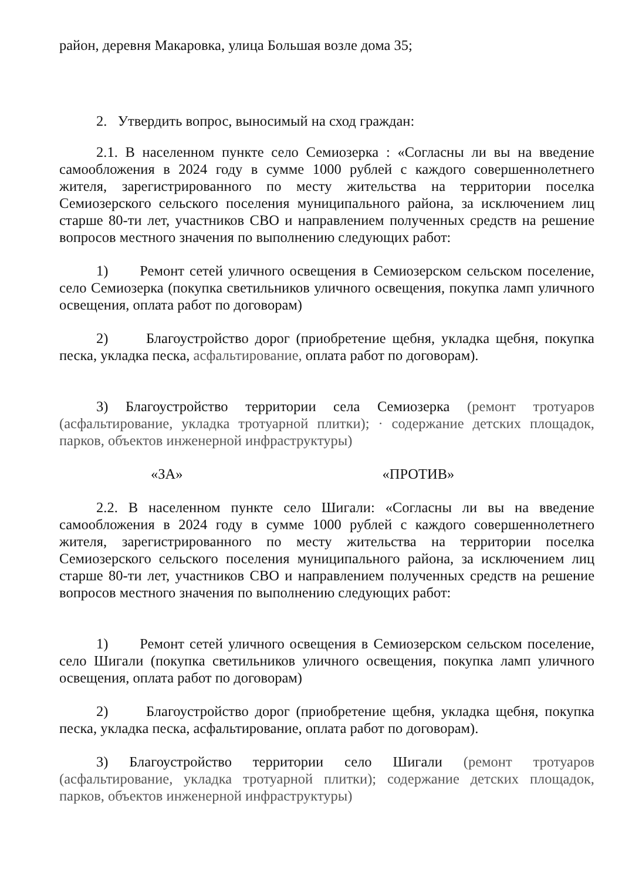район, деревня Макаровка, улица Большая возле дома 35;
2. Утвердить вопрос, выносимый на сход граждан:
2.1. В населенном пункте село Семиозерка : «Согласны ли вы на введение самообложения в 2024 году в сумме 1000 рублей с каждого совершеннолетнего жителя, зарегистрированного по месту жительства на территории поселка Семиозерского сельского поселения муниципального района, за исключением лиц старше 80-ти лет, участников СВО и направлением полученных средств на решение вопросов местного значения по выполнению следующих работ:
1) Ремонт сетей уличного освещения в Семиозерском сельском поселение, село Семиозерка (покупка светильников уличного освещения, покупка ламп уличного освещения, оплата работ по договорам)
2) Благоустройство дорог (приобретение щебня, укладка щебня, покупка песка, укладка песка, асфальтирование, оплата работ по договорам).
3) Благоустройство территории села Семиозерка (ремонт тротуаров (асфальтирование, укладка тротуарной плитки); · содержание детских площадок, парков, объектов инженерной инфраструктуры)
«ЗА» «ПРОТИВ»
2.2. В населенном пункте село Шигали: «Согласны ли вы на введение самообложения в 2024 году в сумме 1000 рублей с каждого совершеннолетнего жителя, зарегистрированного по месту жительства на территории поселка Семиозерского сельского поселения муниципального района, за исключением лиц старше 80-ти лет, участников СВО и направлением полученных средств на решение вопросов местного значения по выполнению следующих работ:
1) Ремонт сетей уличного освещения в Семиозерском сельском поселение, село Шигали (покупка светильников уличного освещения, покупка ламп уличного освещения, оплата работ по договорам)
2) Благоустройство дорог (приобретение щебня, укладка щебня, покупка песка, укладка песка, асфальтирование, оплата работ по договорам).
3) Благоустройство территории село Шигали (ремонт тротуаров (асфальтирование, укладка тротуарной плитки); содержание детских площадок, парков, объектов инженерной инфраструктуры)